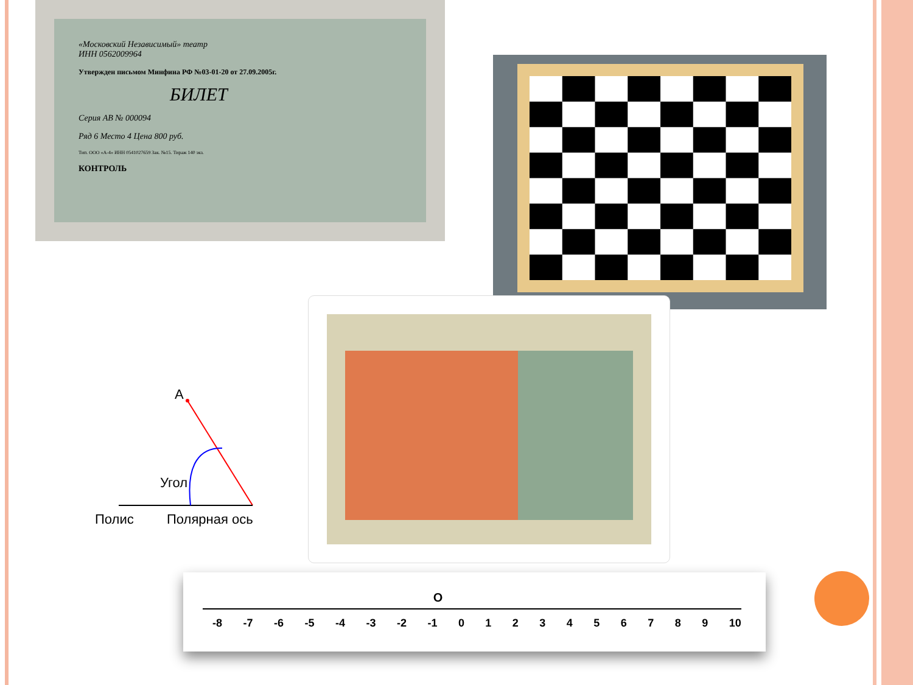«Московский Независимый» театр
ИНН 0562009964
Утвержден письмом Минфина РФ №03-01-20 от 27.09.2005г.
БИЛЕТ
Серия AB № 000094
Ряд 6 Место 4 Цена 800 руб.
Тип. ООО «А-4» ИНН 0541027659 Зак. №15. Тираж 140 экз.
КОНТРОЛЬ
A
Угол
Полис Полярная ось
O
-8 -7 -6 -5 -4 -3 -2 -1 0123456789 10